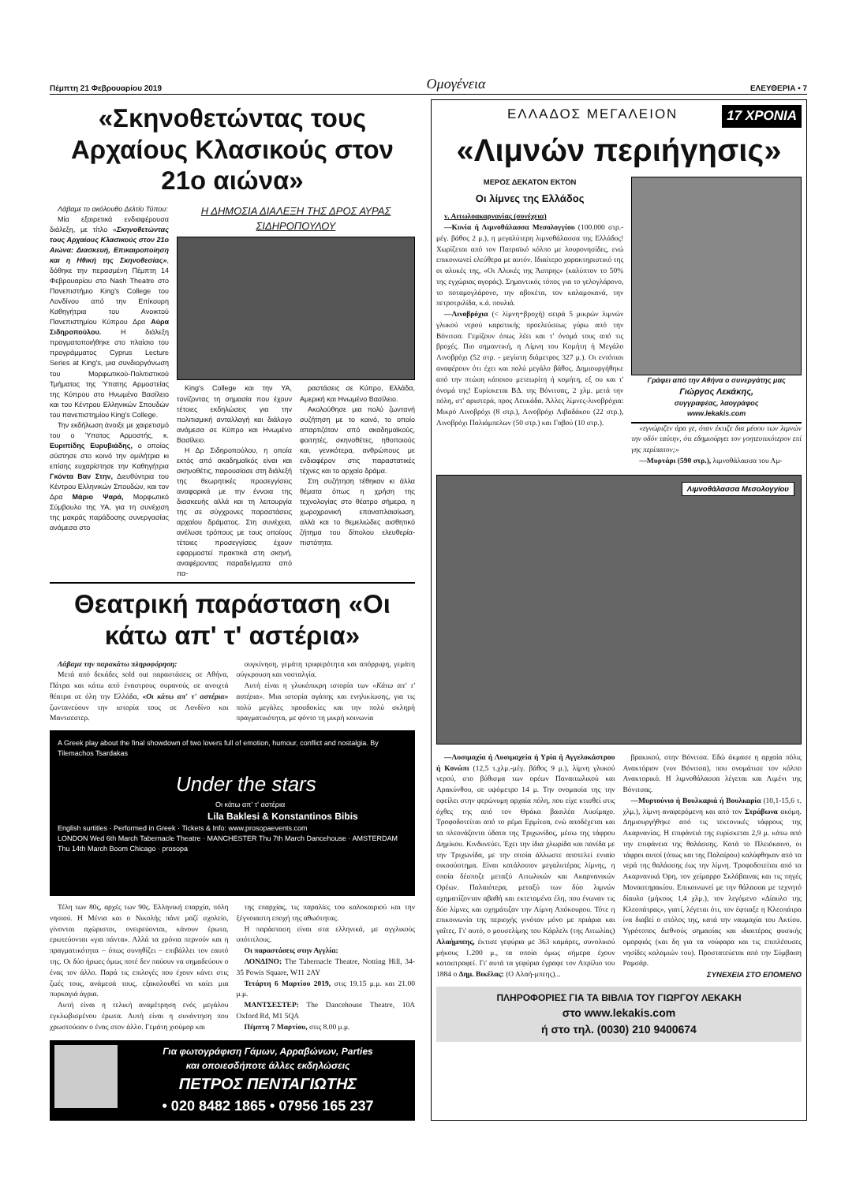Πέμπτη 21 Φεβρουαρίου 2019 Ομογένεια ΕΛΕΥΘΕΡΙΑ • 7
«Σκηνοθετώντας τους Αρχαίους Κλασικούς στον 21ο αιώνα»
Λάβαμε το ακόλουθο Δελτίο Τύπου:
Μία εξαιρετικά ενδιαφέρουσα διάλεξη, με τίτλο «Σκηνοθετώντας τους Αρχαίους Κλασικούς στον 21ο Αιώνα: Διασκευή, Επικαιροποίηση και η Ηθική της Σκηνοθεσίας», δόθηκε την περασμένη Πέμπτη 14 Φεβρουαρίου στο Nash Theatre στο Πανεπιστήμιο King's College του Λονδίνου από την Επίκουρη Καθηγήτρια του Ανοικτού Πανεπιστημίου Κύπρου Δρα Αύρα Σιδηροπούλου. Η διάλεξη πραγματοποιήθηκε στο πλαίσιο του προγράμματος Cyprus Lecture Series at King's, μια συνδιοργάνωση του Μορφωτικού-Πολιτιστικού Τμήματος της Ύπατης Αρμοστείας της Κύπρου στο Ηνωμένο Βασίλειο και του Κέντρου Ελληνικών Σπουδών του πανεπιστημίου King's College.
Την εκδήλωση άνοιξε με χαιρετισμό του ο Ύπατος Αρμοστής, κ. Ευριπίδης Ευρυβιάδης, ο οποίος σύστησε στο κοινό την ομιλήτρια κι επίσης ευχαρίστησε την Καθηγήτρια Γκόντα Βαν Στην, Διευθύντρια του Κέντρου Ελληνικών Σπουδών, και τον Δρα Μάριο Ψαρά, Μορφωτικό Σύμβουλο της ΥΑ, για τη συνέχιση της μακράς παράδοσης συνεργασίας ανάμεσα στο
Η ΔΗΜΟΣΙΑ ΔΙΑΛΕΞΗ ΤΗΣ ΔΡΟΣ ΑΥΡΑΣ ΣΙΔΗΡΟΠΟΥΛΟΥ
King's College και την ΥΑ, τονίζοντας τη σημασία που έχουν τέτοιες εκδηλώσεις για την πολιτισμική ανταλλαγή και διάλογο ανάμεσα σε Κύπρο και Ηνωμένο Βασίλειο.
Η Δρ Σιδηροπούλου, η οποία εκτός από ακαδημαϊκός είναι και σκηνοθέτις, παρουσίασε στη διάλεξή της θεωρητικές προσεγγίσεις αναφορικά με την έννοια της διασκευής αλλά και τη λειτουργία της σε σύγχρονες παραστάσεις αρχαίου δράματος. Στη συνέχεια, ανέλυσε τρόπους με τους οποίους τέτοιες προσεγγίσεις έχουν εφαρμοστεί πρακτικά στη σκηνή, αναφέροντας παραδείγματα από πα-
ραστάσεις σε Κύπρο, Ελλάδα, Αμερική και Ηνωμένο Βασίλειο.
Ακολούθησε μια πολύ ζωντανή συζήτηση με το κοινό, το οποίο απαρτιζόταν από ακαδημαϊκούς, φοιτητές, σκηνοθέτες, ηθοποιούς και, γενικότερα, ανθρώπους με ενδιαφέρον στις παραστατικές τέχνες και το αρχαίο δράμα.
Στη συζήτηση τέθηκαν κι άλλα θέματα όπως η χρήση της τεχνολογίας στο θέατρο σήμερα, η χωροχρονική επαναπλαισίωση, αλλά και το θεμελιώδες αισθητικό ζήτημα του δίπολου ελευθερία-πιστότητα.
Θεατρική παράσταση «Οι κάτω απ' τ' αστέρια»
Λάβαμε την παρακάτω πληροφόρηση:
Μετά από δεκάδες sold out παραστάσεις σε Αθήνα, Πάτρα και κάτω από έναστρους ουρανούς σε ανοιχτά θέατρα σε όλη την Ελλάδα, «Οι κάτω απ' τ' αστέρια» ζωντανεύουν την ιστορία τους σε Λονδίνο και Μαντσεστερ.
συγκίνηση, γεμάτη τρυφερότητα και απόρριψη, γεμάτη σύγκρουση και νοσταλγία.
Αυτή είναι η γλυκόπικρη ιστορία των «Κάτω απ' τ' αστέρια». Μια ιστορία αγάπης και ενηλικίωσης, για τις πολύ μεγάλες προσδοκίες και την πολύ σκληρή πραγματικότητα, με φόντο τη μικρή κοινωνία
A Greek play about the final showdown of two lovers full of emotion, humour, conflict and nostalgia. By Tilemachos Tsardakas
Under the stars
Οι κάτω απ' τ' αστέρια
Lila Baklesi & Konstantinos Bibis
English surtitles · Performed in Greek · Tickets & Info: www.prosopaevents.com
LONDON Wed 6th March Tabernacle Theatre · MANCHESTER Thu 7th March Dancehouse · AMSTERDAM Thu 14th March Boom Chicago · prosopa
Τέλη των 80ς, αρχές των 90ς. Ελληνική επαρχία, πόλη νησιού. Η Μένια και ο Νικολής πάνε μαζί σχολείο, γίνονται αχώριστοι, ονειρεύονται, κάνουν έρωτα, ερωτεύονται «για πάντα». Αλλά τα χρόνια περνούν και η πραγματικότητα – όπως συνηθίζει – επιβάλλει τον εαυτό της. Οι δύο ήρωες όμως ποτέ δεν παύουν να σημαδεύουν ο ένας τον άλλο. Παρά τις επιλογές που έχουν κάνει στις ζωές τους, ανάμεσά τους, εξακολουθεί να καίει μια πυρκαγιά άγρια.
Αυτή είναι η τελική αναμέτρηση ενός μεγάλου εγκλωβισμένου έρωτα. Αυτή είναι η συνάντηση που χρωστούσαν ο ένας στον άλλο. Γεμάτη χιούμορ και
της επαρχίας, τις παραλίες του καλοκαιριού και την ξέγνοιαστη εποχή της αθωότητας.
Η παράσταση είναι στα ελληνικά, με αγγλικούς υπότιτλους.
Οι παραστάσεις στην Αγγλία:
ΛΟΝΔΙΝΟ: The Tabernacle Theatre, Notting Hill, 34-35 Powis Square, W11 2AY
Τετάρτη 6 Μαρτίου 2019, στις 19.15 μ.μ. και 21.00 μ.μ.
ΜΑΝΤΣΕΣΤΕΡ: The Dancehouse Theatre, 10A Oxford Rd, M1 5QA
Πέμπτη 7 Μαρτίου, στις 8.00 μ.μ.
Για φωτογράφιση Γάμων, Αρραβώνων, Parties
και οποιεσδήποτε άλλες εκδηλώσεις
ΠΕΤΡΟΣ ΠΕΝΤΑΓΙΩΤΗΣ
• 020 8482 1865 • 07956 165 237
ΕΛΛΑΔΟΣ ΜΕΓΑΛΕΙΟΝ 17 ΧΡΟΝΙΑ
«Λιμνών περιήγησις»
ΜΕΡΟΣ ΔΕΚΑΤΟΝ ΕΚΤΟΝ
Οι λίμνες της Ελλάδος
ν. Αιτωλοακαρνανίας (συνέχεια)
—Κυνία ή Λιμνοθάλασσα Μεσολογγίου (100.000 στρ.-μέγ. βάθος 2 μ.), η μεγαλύτερη λιμνοθάλασσα της Ελλάδος! Χωρίζεται από τον Πατραϊκό κόλπο με λουρονησίδες, ενώ επικοινωνεί ελεύθερα με αυτόν. Ιδιαίτερο χαρακτηριστικό της οι αλυκές της, «Οι Αλυκές της Άσπρης» (καλύπτον το 50% της εγχώριας αγοράς). Σημαντικός τόπος για το γελογλάρονο, το ποταμογλάρονο, την αβοκέτα, τον καλαμοκανά, την πετροτριλίδα, κ.ά. πουλιά.
—Λινοβρόχια (< λίμνη+βροχή) σειρά 5 μικρών λιμνών γλυκού νερού καρστικής προελεύσεως γύρω από την Βόνιτσα. Γεμίζουν όπως λέει και τ' όνομά τους από τις βροχές. Πιο σημαντική, η Λίμνη του Κομήτη ή Μεγάλο Λινοβρόχι (52 στρ. - μεγίστη διάμετρος 327 μ.). Οι εντόπιοι αναφέρουν ότι έχει και πολύ μεγάλο βάθος. Δημιουργήθηκε από την πτώση κάποιου μετεωρίτη ή κομήτη, εξ ου και τ' όνομά της! Ευρίσκεται ΒΔ. της Βόνιτσας, 2 χλμ. μετά την πόλη, στ' αριστερά, προς Λευκάδα. Άλλες λίμνες-λινοβρόχια: Μικρό Λινοβρόχι (8 στρ.), Λινοβρόχι Λιβαδάκου (22 στρ.), Λινοβρόχι Παλιάμπελων (50 στρ.) και Γαβού (10 στρ.).
Γράφει από την Αθήνα ο συνεργάτης μας
Γιώργος Λεκάκης,
συγγραφέας, λαογράφος
www.lekakis.com
«εγνώριζεν άρα γε, όταν έκτιζε δια μέσου των λιμνών την οδόν ταύτην, ότι εδημιούργει τον γοητευτικότερον επί γης περίπατον;»
—Μυρτάρι (590 στρ.), λιμνοθάλασσα του Αμ-
Λιμνοθάλασσα Μεσολογγίου
—Λυσιμαχία ή Λυσιμαχεία ή Υρία ή Αγγελοκάστρου ή Κονώπι (12,5 τ.χλμ.-μέγ. βάθος 9 μ.), λίμνη γλυκού νερού, στο βύθισμα των ορέων Παναιτωλικού και Αρακύνθου, σε υψόμετρο 14 μ. Την ονομασία της την οφείλει στην φερώνυμη αρχαία πόλη, που είχε κτισθεί στις όχθες της από τον Θράκα βασιλέα Λυσίμαχο. Τροφοδοτείται από το ρέμα Ερμίτσα, ενώ αποδέχεται και τα πλεονάζοντα ύδατα της Τριχωνίδος, μέσω της τάφρου Δημίκου. Κινδυνεύει. Έχει την ίδια χλωρίδα και πανίδα με την Τριχωνίδα, με την οποία άλλωστε αποτελεί ενιαίο οικοσύστημα. Είναι κατάλοιπον μεγαλυτέρας λίμνης, η οποία δέσποζε μεταξύ Αιτωλικών και Ακαρνανικών Ορέων. Παλαιότερα, μεταξύ των δύο λιμνών σχηματίζονταν αβαθή και εκτεταμένα έλη, που ένωναν τις δύο λίμνες και σχημάτιζαν την Λίμνη Απόκουρου. Τότε η επικοινωνία της περιοχής γινόταν μόνο με πριάρια και γαΐτες. Γι' αυτό, ο μουσελίμης του Κάρλελι (της Αιτωλίας) Αλαήμπεης, έκτισε γεφύρια με 363 καμάρες, συνολικού μήκους 1.200 μ., τα οποία όμως σήμερα έχουν καταστραφεί. Γι' αυτά τα γεφύρια έγραφε τον Απρίλιο του 1884 ο Δημ. Βικέλας: (Ο Αλαή-μπεης)...
βρακικού, στην Βόνιτσα. Εδώ άκμασε η αρχαία πόλις Ανακτόριον (νυν Βόνιτσα), που ονομάτισε τον κόλπο Ανακτορικό. Η λιμνοθάλασσα λέγεται και Λιμένι της Βόνιτσας.
—Μυρτούνιο ή Βουλκαριά ή Βουλκαρία (10,1-15,6 τ. χλμ.), λίμνη αναφερόμενη και από τον Στράβωνα ακόμη. Δημιουργήθηκε από τις τεκτονικές τάφρους της Ακαρνανίας. Η επιφάνειά της ευρίσκεται 2,9 μ. κάτω από την επιφάνεια της θαλάσσης. Κατά το Πλειόκαινο, οι τάφροι αυτοί (όπως και της Παλαίρου) καλύφθηκαν από τα νερά της θαλάσσης έως την λίμνη. Τροφοδοτείται από τα Ακαρνανικά Όρη, τον χείμαρρο Σκλάβαινας και τις πηγές Μοναστηρακίου. Επικοινωνεί με την θάλασσα με τεχνητό δίαυλο (μήκους 1,4 χλμ.), τον λεγόμενο «Δίαυλο της Κλεοπάτρας», γιατί, λέγεται ότι, τον έφτιαξε η Κλεοπάτρα ίνα διαβεί ο στόλος της, κατά την ναυμαχία του Ακτίου. Υγρότοπος διεθνούς σημασίας και ιδιαιτέρας φυσικής ομορφιάς (και δη για τα νούφαρα και τις επιπλέουσες νησίδες καλαμιών του). Προστατεύεται από την Σύμβαση Ραμσάρ.
ΣΥΝΕΧΕΙΑ ΣΤΟ ΕΠΟΜΕΝΟ
ΠΛΗΡΟΦΟΡΙΕΣ ΓΙΑ ΤΑ ΒΙΒΛΙΑ ΤΟΥ ΓΙΩΡΓΟΥ ΛΕΚΑΚΗ
στο www.lekakis.com
ή στο τηλ. (0030) 210 9400674